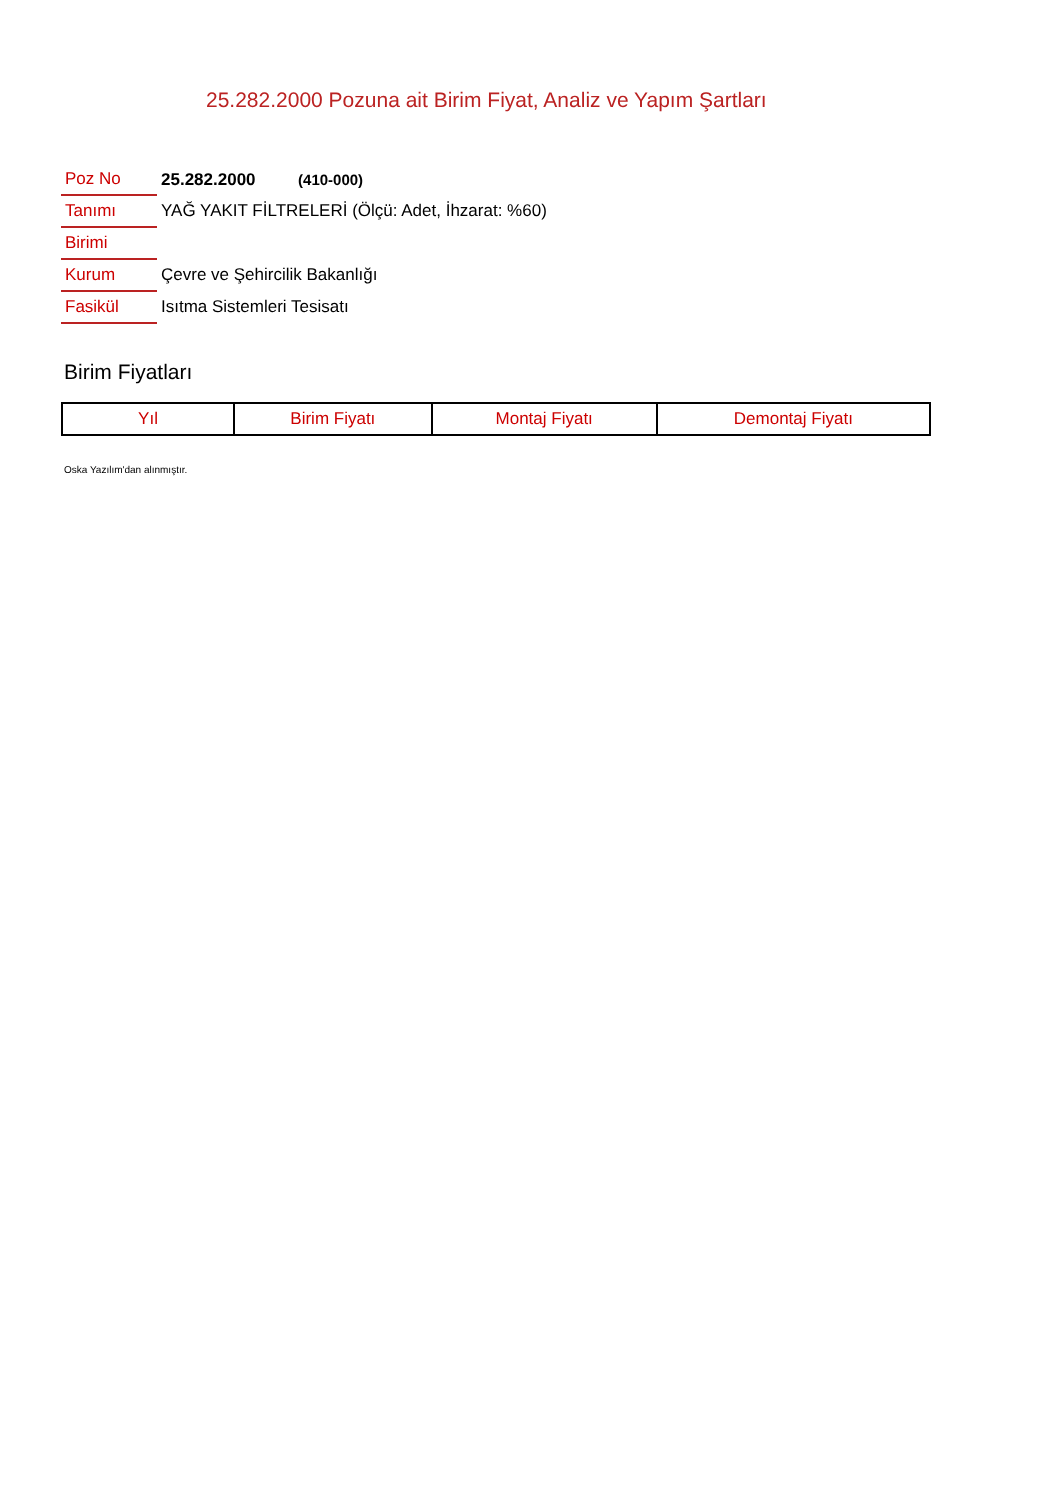25.282.2000 Pozuna ait Birim Fiyat, Analiz ve Yapım Şartları
| Poz No | 25.282.2000 (410-000) |
| Tanımı | YAĞ YAKIT FİLTRELERİ (Ölçü: Adet, İhzarat: %60) |
| Birimi | |
| Kurum | Çevre ve Şehircilik Bakanlığı |
| Fasikül | Isıtma Sistemleri Tesisatı |
Birim Fiyatları
| Yıl | Birim Fiyatı | Montaj Fiyatı | Demontaj Fiyatı |
| --- | --- | --- | --- |
Oska Yazılım'dan alınmıştır.